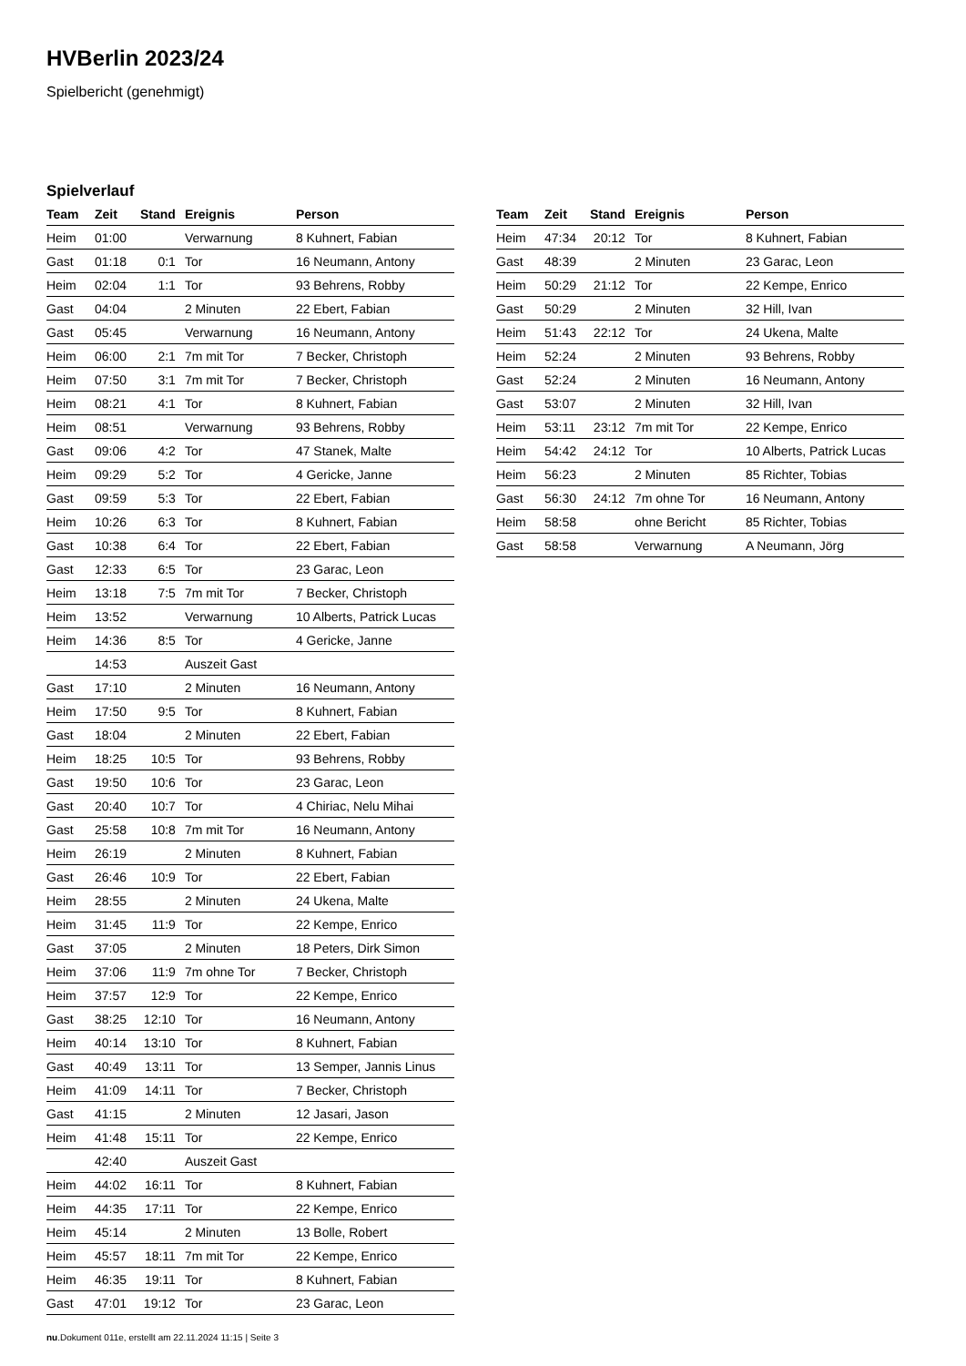HVBerlin 2023/24
Spielbericht (genehmigt)
Spielverlauf
| Team | Zeit | Stand | Ereignis | Person |
| --- | --- | --- | --- | --- |
| Heim | 01:00 | | Verwarnung | 8 Kuhnert, Fabian |
| Gast | 01:18 | 0:1 | Tor | 16 Neumann, Antony |
| Heim | 02:04 | 1:1 | Tor | 93 Behrens, Robby |
| Gast | 04:04 | | 2 Minuten | 22 Ebert, Fabian |
| Gast | 05:45 | | Verwarnung | 16 Neumann, Antony |
| Heim | 06:00 | 2:1 | 7m mit Tor | 7 Becker, Christoph |
| Heim | 07:50 | 3:1 | 7m mit Tor | 7 Becker, Christoph |
| Heim | 08:21 | 4:1 | Tor | 8 Kuhnert, Fabian |
| Heim | 08:51 | | Verwarnung | 93 Behrens, Robby |
| Gast | 09:06 | 4:2 | Tor | 47 Stanek, Malte |
| Heim | 09:29 | 5:2 | Tor | 4 Gericke, Janne |
| Gast | 09:59 | 5:3 | Tor | 22 Ebert, Fabian |
| Heim | 10:26 | 6:3 | Tor | 8 Kuhnert, Fabian |
| Gast | 10:38 | 6:4 | Tor | 22 Ebert, Fabian |
| Gast | 12:33 | 6:5 | Tor | 23 Garac, Leon |
| Heim | 13:18 | 7:5 | 7m mit Tor | 7 Becker, Christoph |
| Heim | 13:52 | | Verwarnung | 10 Alberts, Patrick Lucas |
| Heim | 14:36 | 8:5 | Tor | 4 Gericke, Janne |
| | 14:53 | | Auszeit Gast | |
| Gast | 17:10 | | 2 Minuten | 16 Neumann, Antony |
| Heim | 17:50 | 9:5 | Tor | 8 Kuhnert, Fabian |
| Gast | 18:04 | | 2 Minuten | 22 Ebert, Fabian |
| Heim | 18:25 | 10:5 | Tor | 93 Behrens, Robby |
| Gast | 19:50 | 10:6 | Tor | 23 Garac, Leon |
| Gast | 20:40 | 10:7 | Tor | 4 Chiriac, Nelu Mihai |
| Gast | 25:58 | 10:8 | 7m mit Tor | 16 Neumann, Antony |
| Heim | 26:19 | | 2 Minuten | 8 Kuhnert, Fabian |
| Gast | 26:46 | 10:9 | Tor | 22 Ebert, Fabian |
| Heim | 28:55 | | 2 Minuten | 24 Ukena, Malte |
| Heim | 31:45 | 11:9 | Tor | 22 Kempe, Enrico |
| Gast | 37:05 | | 2 Minuten | 18 Peters, Dirk Simon |
| Heim | 37:06 | 11:9 | 7m ohne Tor | 7 Becker, Christoph |
| Heim | 37:57 | 12:9 | Tor | 22 Kempe, Enrico |
| Gast | 38:25 | 12:10 | Tor | 16 Neumann, Antony |
| Heim | 40:14 | 13:10 | Tor | 8 Kuhnert, Fabian |
| Gast | 40:49 | 13:11 | Tor | 13 Semper, Jannis Linus |
| Heim | 41:09 | 14:11 | Tor | 7 Becker, Christoph |
| Gast | 41:15 | | 2 Minuten | 12 Jasari, Jason |
| Heim | 41:48 | 15:11 | Tor | 22 Kempe, Enrico |
| | 42:40 | | Auszeit Gast | |
| Heim | 44:02 | 16:11 | Tor | 8 Kuhnert, Fabian |
| Heim | 44:35 | 17:11 | Tor | 22 Kempe, Enrico |
| Heim | 45:14 | | 2 Minuten | 13 Bolle, Robert |
| Heim | 45:57 | 18:11 | 7m mit Tor | 22 Kempe, Enrico |
| Heim | 46:35 | 19:11 | Tor | 8 Kuhnert, Fabian |
| Gast | 47:01 | 19:12 | Tor | 23 Garac, Leon |
| Team | Zeit | Stand | Ereignis | Person |
| --- | --- | --- | --- | --- |
| Heim | 47:34 | 20:12 | Tor | 8 Kuhnert, Fabian |
| Gast | 48:39 | | 2 Minuten | 23 Garac, Leon |
| Heim | 50:29 | 21:12 | Tor | 22 Kempe, Enrico |
| Gast | 50:29 | | 2 Minuten | 32 Hill, Ivan |
| Heim | 51:43 | 22:12 | Tor | 24 Ukena, Malte |
| Heim | 52:24 | | 2 Minuten | 93 Behrens, Robby |
| Gast | 52:24 | | 2 Minuten | 16 Neumann, Antony |
| Gast | 53:07 | | 2 Minuten | 32 Hill, Ivan |
| Heim | 53:11 | 23:12 | 7m mit Tor | 22 Kempe, Enrico |
| Heim | 54:42 | 24:12 | Tor | 10 Alberts, Patrick Lucas |
| Heim | 56:23 | | 2 Minuten | 85 Richter, Tobias |
| Gast | 56:30 | 24:12 | 7m ohne Tor | 16 Neumann, Antony |
| Heim | 58:58 | | ohne Bericht | 85 Richter, Tobias |
| Gast | 58:58 | | Verwarnung | A Neumann, Jörg |
nu.Dokument 011e, erstellt am 22.11.2024 11:15 | Seite 3